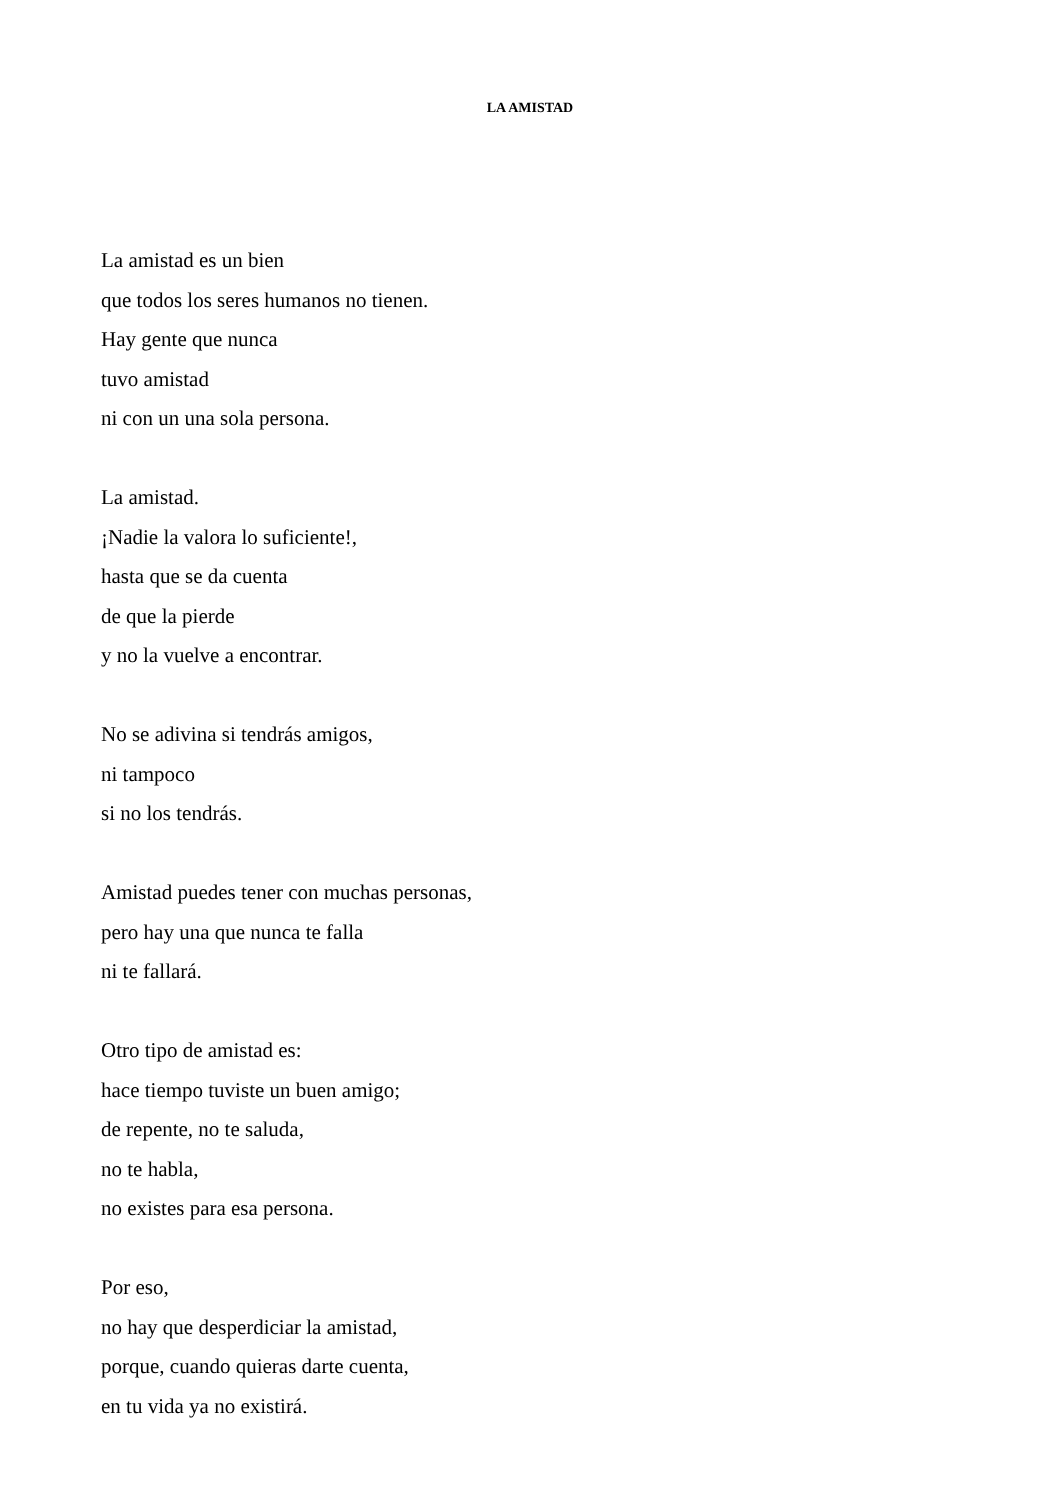LA AMISTAD
La amistad es un bien
que todos los seres humanos no tienen.
Hay gente que nunca
tuvo amistad
ni con un una sola persona.
La amistad.
¡Nadie la valora lo suficiente!,
hasta que se da cuenta
de que la pierde
y no la vuelve a encontrar.
No se adivina si tendrás amigos,
ni tampoco
si no los tendrás.
Amistad puedes tener con muchas personas,
pero hay una que nunca te falla
ni te fallará.
Otro tipo de amistad es:
hace tiempo tuviste un buen amigo;
de repente, no te saluda,
no te habla,
no existes para esa persona.
Por eso,
no hay que desperdiciar la amistad,
porque, cuando quieras darte cuenta,
en tu vida ya no existirá.